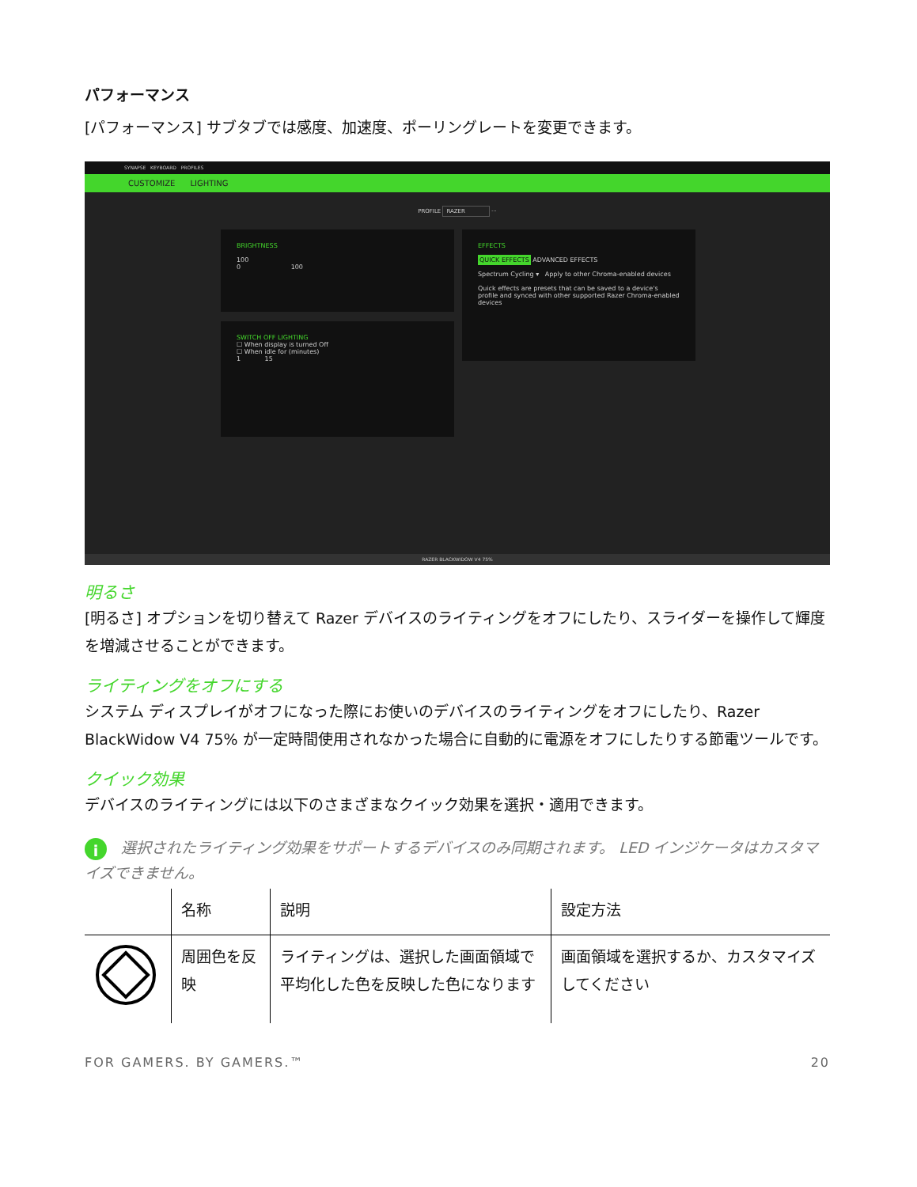パフォーマンス
[パフォーマンス] サブタブでは感度、加速度、ポーリングレートを変更できます。
SYNAPSE KEYBOARD PROFILES
CUSTOMIZE LIGHTING
PROFILE RAZER ···
BRIGHTNESS
100
0 100
SWITCH OFF LIGHTING
☐ When display is turned Off
☐ When idle for (minutes)
1 15
EFFECTS
QUICK EFFECTS ADVANCED EFFECTS
Spectrum Cycling ▾ Apply to other Chroma-enabled devices
Quick effects are presets that can be saved to a device's profile and synced with other supported Razer Chroma-enabled devices
RAZER BLACKWIDOW V4 75%
明るさ
[明るさ] オプションを切り替えて Razer デバイスのライティングをオフにしたり、スライダーを操作して輝度を増減させることができます。
ライティングをオフにする
システム ディスプレイがオフになった際にお使いのデバイスのライティングをオフにしたり、Razer BlackWidow V4 75% が一定時間使用されなかった場合に自動的に電源をオフにしたりする節電ツールです。
クイック効果
デバイスのライティングには以下のさまざまなクイック効果を選択・適用できます。
i 選択されたライティング効果をサポートするデバイスのみ同期されます。 LED インジケータはカスタマイズできません。
| | 名称 | 説明 | 設定方法 |
| --- | --- | --- | --- |
| | 周囲色を反映 | ライティングは、選択した画面領域で平均化した色を反映した色になります | 画面領域を選択するか、カスタマイズしてください |
FOR GAMERS. BY GAMERS.™ 20